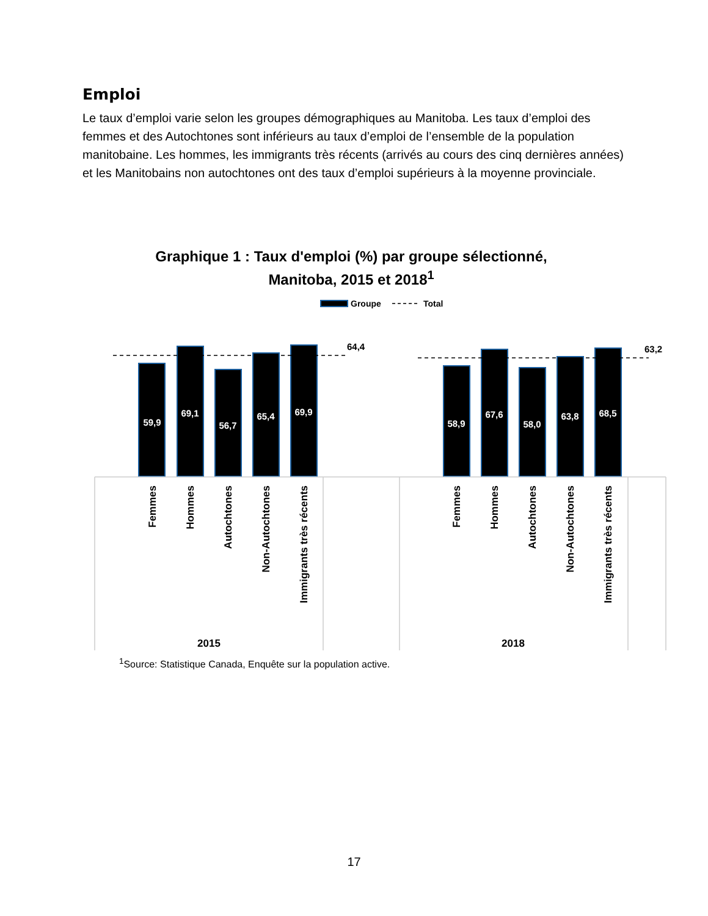Emploi
Le taux d’emploi varie selon les groupes démographiques au Manitoba. Les taux d’emploi des femmes et des Autochtones sont inférieurs au taux d’emploi de l’ensemble de la population manitobaine. Les hommes, les immigrants très récents (arrivés au cours des cinq dernières années) et les Manitobains non autochtones ont des taux d’emploi supérieurs à la moyenne provinciale.
Graphique 1 : Taux d'emploi (%) par groupe sélectionné, Manitoba, 2015 et 2018<sup>1</sup>
Groupe
Total
64,4
63,2
59,9
69,1
56,7
65,4
69,9
58,9
67,6
58,0
63,8
68,5
Femmes
Hommes
Autochtones
Non-Autochtones
Immigrants très récents
Femmes
Hommes
Autochtones
Non-Autochtones
Immigrants très récents
2015
2018
<sup>1</sup> Source: Statistique Canada, Enquête sur la population active.
17